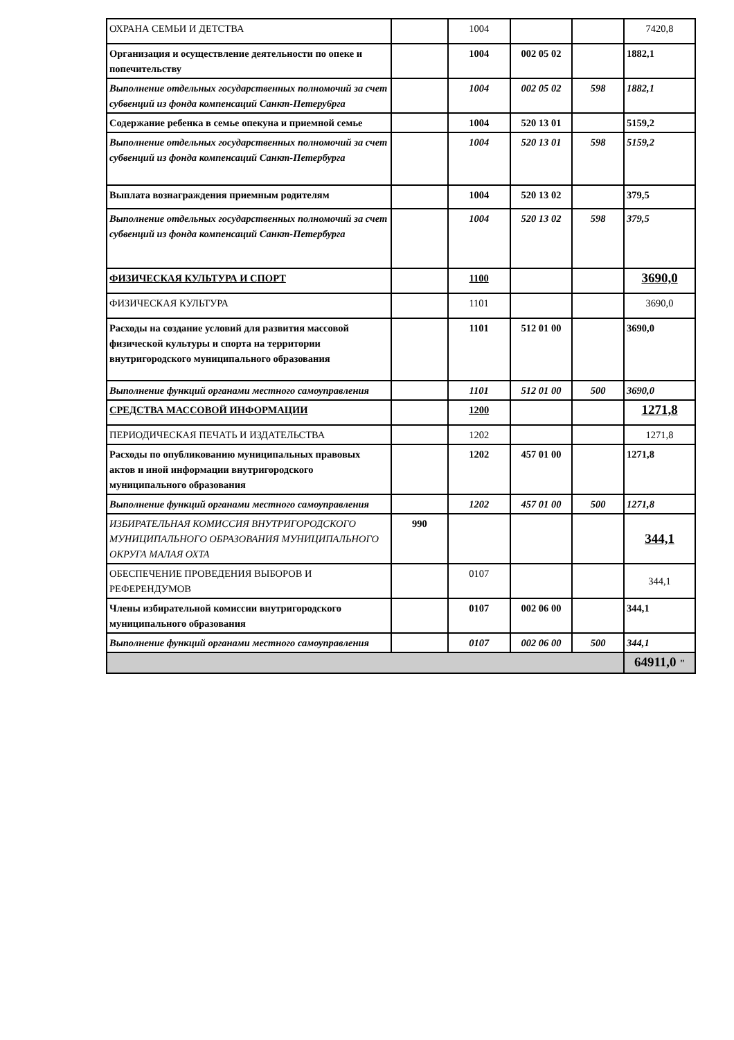| ОХРАНА СЕМЬИ И ДЕТСТВА | | 1004 | | | 7420,8 |
| Организация и осуществление деятельности по опеке и попечительству | | 1004 | 002 05 02 | | 1882,1 |
| Выполнение отдельных государственных полномочий за счет субвенций из фонда компенсаций Санкт-Петеру6рга | | 1004 | 002 05 02 | 598 | 1882,1 |
| Содержание ребенка в семье опекуна и приемной семье | | 1004 | 520 13 01 | | 5159,2 |
| Выполнение отдельных государственных полномочий за счет субвенций из фонда компенсаций Санкт-Петербурга | | 1004 | 520 13 01 | 598 | 5159,2 |
| Выплата вознаграждения приемным родителям | | 1004 | 520 13 02 | | 379,5 |
| Выполнение отдельных государственных полномочий за счет субвенций из фонда компенсаций Санкт-Петербурга | | 1004 | 520 13 02 | 598 | 379,5 |
| ФИЗИЧЕСКАЯ КУЛЬТУРА И СПОРТ | | 1100 | | | 3690,0 |
| ФИЗИЧЕСКАЯ КУЛЬТУРА | | 1101 | | | 3690,0 |
| Расходы на создание условий для развития массовой физической культуры и спорта на территории внутригородского муниципального образования | | 1101 | 512 01 00 | | 3690,0 |
| Выполнение функций органами местного самоуправления | | 1101 | 512 01 00 | 500 | 3690,0 |
| СРЕДСТВА МАССОВОЙ ИНФОРМАЦИИ | | 1200 | | | 1271,8 |
| ПЕРИОДИЧЕСКАЯ ПЕЧАТЬ И ИЗДАТЕЛЬСТВА | | 1202 | | | 1271,8 |
| Расходы по опубликованию муниципальных правовых актов и иной информации внутригородского муниципального образования | | 1202 | 457 01 00 | | 1271,8 |
| Выполнение функций органами местного самоуправления | | 1202 | 457 01 00 | 500 | 1271,8 |
| ИЗБИРАТЕЛЬНАЯ КОМИССИЯ ВНУТРИГОРОДСКОГО МУНИЦИПАЛЬНОГО ОБРАЗОВАНИЯ МУНИЦИПАЛЬНОГО ОКРУГА МАЛАЯ ОХТА | 990 | | | | 344,1 |
| ОБЕСПЕЧЕНИЕ ПРОВЕДЕНИЯ ВЫБОРОВ И РЕФЕРЕНДУМОВ | | 0107 | | | 344,1 |
| Члены избирательной комиссии внутригородского муниципального образования | | 0107 | 002 06 00 | | 344,1 |
| Выполнение функций органами местного самоуправления | | 0107 | 002 06 00 | 500 | 344,1 |
| | | | | | 64911,0 " |